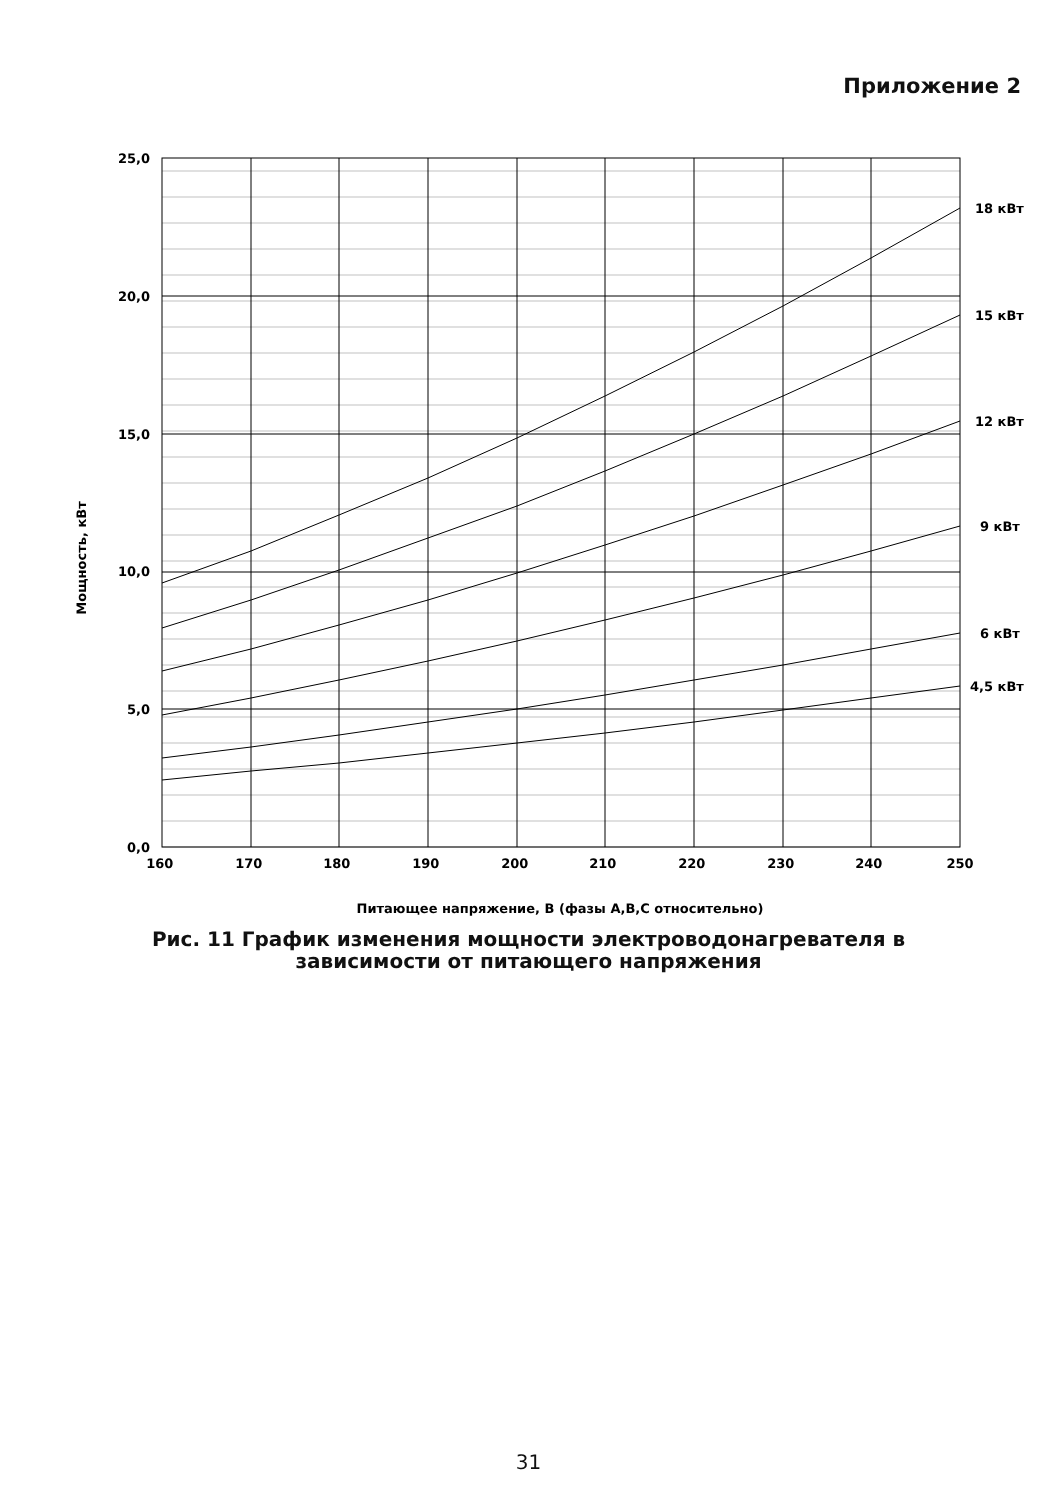Приложение 2
25,0
20,0
15,0
10,0
5,0
0,0
160 170 180 190 200 210 220 230 240 250
18 кВт
15 кВт
12 кВт
9 кВт
6 кВт
4,5 кВт
Мощность, кВт
Питающее напряжение, В (фазы А,В,С относительно)
Рис. 11 График изменения мощности электроводонагревателя в
зависимости от питающего напряжения
31